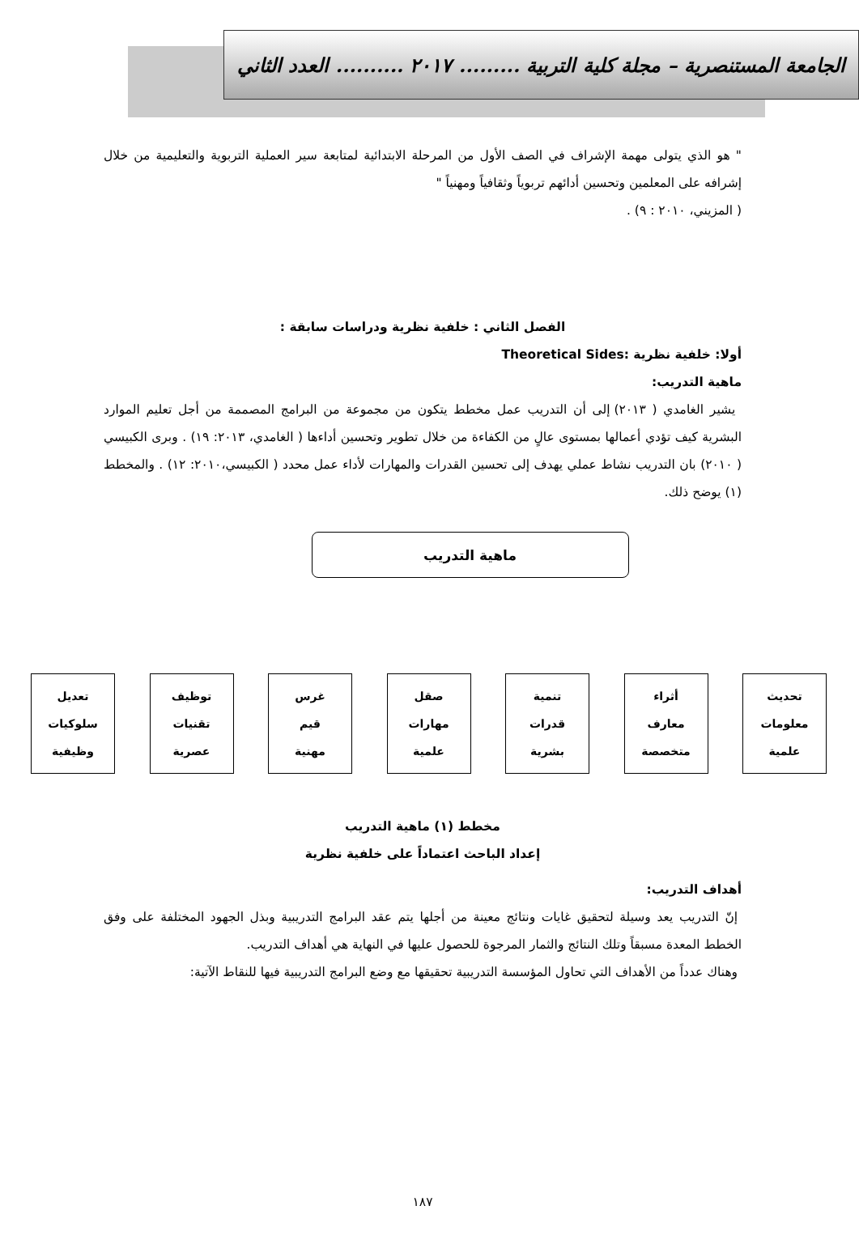الجامعة المستنصرية – مجلة كلية التربية ......... ٢٠١٧ .......... العدد الثاني
" هو الذي يتولى مهمة الإشراف في الصف الأول من المرحلة الابتدائية لمتابعة سير العملية التربوية والتعليمية من خلال إشرافه على المعلمين وتحسين أدائهم تربوياً وثقافياً ومهنياً "
( المزيني، ٢٠١٠ : ٩) .
الفصل الثاني : خلفية نظرية ودراسات سابقة :
أولا: خلفية نظرية :Theoretical Sides
ماهية التدريب:
يشير الغامدي ( ٢٠١٣) إلى أن التدريب عمل مخطط يتكون من مجموعة من البرامج المصممة من أجل تعليم الموارد البشرية كيف تؤدي أعمالها بمستوى عالٍ من الكفاءة من خلال تطوير وتحسين أداءها ( الغامدي، ٢٠١٣: ١٩) . وبرى الكبيسي ( ٢٠١٠) بان التدريب نشاط عملي يهدف إلى تحسين القدرات والمهارات لأداء عمل محدد ( الكبيسي،٢٠١٠: ١٢) . والمخطط (١) يوضح ذلك.
ماهية التدريب
تحديث
معلومات
علمية
أثراء
معارف
متخصصة
تنمية
قدرات
بشرية
صقل
مهارات
علمية
غرس
قيم
مهنية
توظيف
تقنيات
عصرية
تعديل
سلوكيات
وظيفية
مخطط (١) ماهية التدريب
إعداد الباحث اعتماداً على خلفية نظرية
أهداف التدريب:
إنّ التدريب يعد وسيلة لتحقيق غايات ونتائج معينة من أجلها يتم عقد البرامج التدريبية وبذل الجهود المختلفة على وفق الخطط المعدة مسبقاً وتلك النتائج والثمار المرجوة للحصول عليها في النهاية هي أهداف التدريب.
وهناك عدداً من الأهداف التي تحاول المؤسسة التدريبية تحقيقها مع وضع البرامج التدريبية فيها للنقاط الآتية:
١٨٧